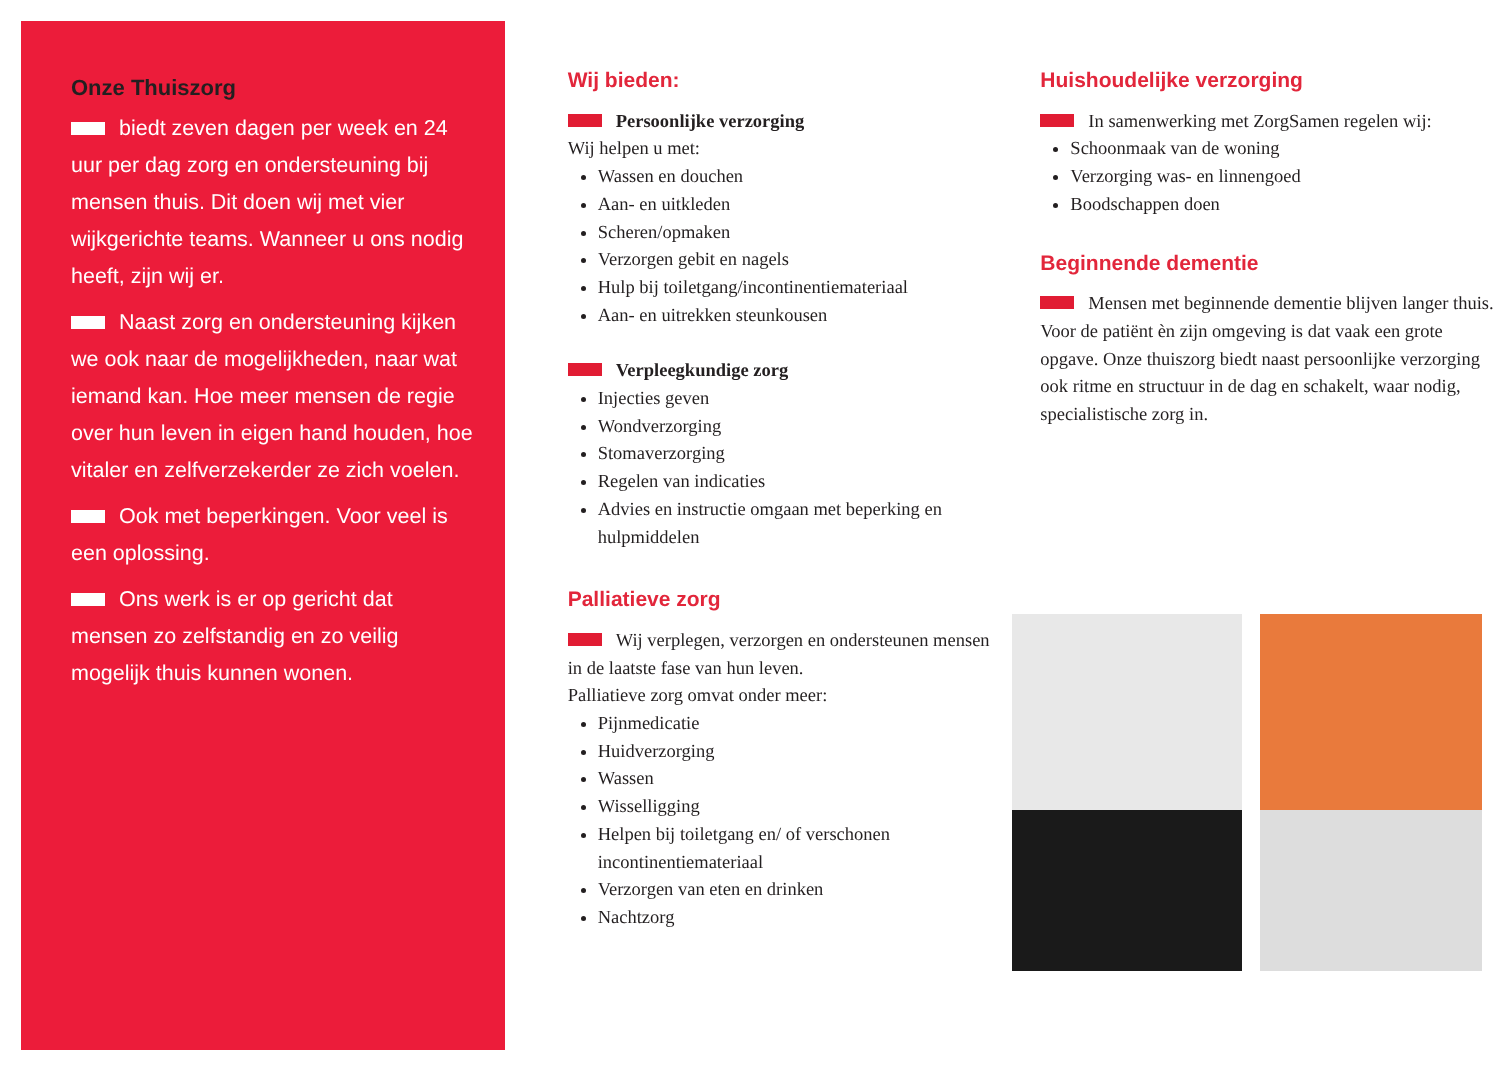Onze Thuiszorg
biedt zeven dagen per week en 24 uur per dag zorg en ondersteuning bij mensen thuis. Dit doen wij met vier wijkgerichte teams. Wanneer u ons nodig heeft, zijn wij er.
Naast zorg en ondersteuning kijken we ook naar de mogelijkheden, naar wat iemand kan. Hoe meer mensen de regie over hun leven in eigen hand houden, hoe vitaler en zelfverzekerder ze zich voelen.
Ook met beperkingen. Voor veel is een oplossing.
Ons werk is er op gericht dat mensen zo zelfstandig en zo veilig mogelijk thuis kunnen wonen.
Wij bieden:
Persoonlijke verzorging
Wij helpen u met:
Wassen en douchen
Aan- en uitkleden
Scheren/opmaken
Verzorgen gebit en nagels
Hulp bij toiletgang/incontinentiemateriaal
Aan- en uitrekken steunkousen
Verpleegkundige zorg
Injecties geven
Wondverzorging
Stomaverzorging
Regelen van indicaties
Advies en instructie omgaan met beperking en hulpmiddelen
Palliatieve zorg
Wij verplegen, verzorgen en ondersteunen mensen in de laatste fase van hun leven.
Palliatieve zorg omvat onder meer:
Pijnmedicatie
Huidverzorging
Wassen
Wisselligging
Helpen bij toiletgang en/ of verschonen incontinentiemateriaal
Verzorgen van eten en drinken
Nachtzorg
Huishoudelijke verzorging
In samenwerking met ZorgSamen regelen wij:
Schoonmaak van de woning
Verzorging was- en linnengoed
Boodschappen doen
Beginnende dementie
Mensen met beginnende dementie blijven langer thuis. Voor de patiënt èn zijn omgeving is dat vaak een grote opgave. Onze thuiszorg biedt naast persoonlijke verzorging ook ritme en structuur in de dag en schakelt, waar nodig, specialistische zorg in.